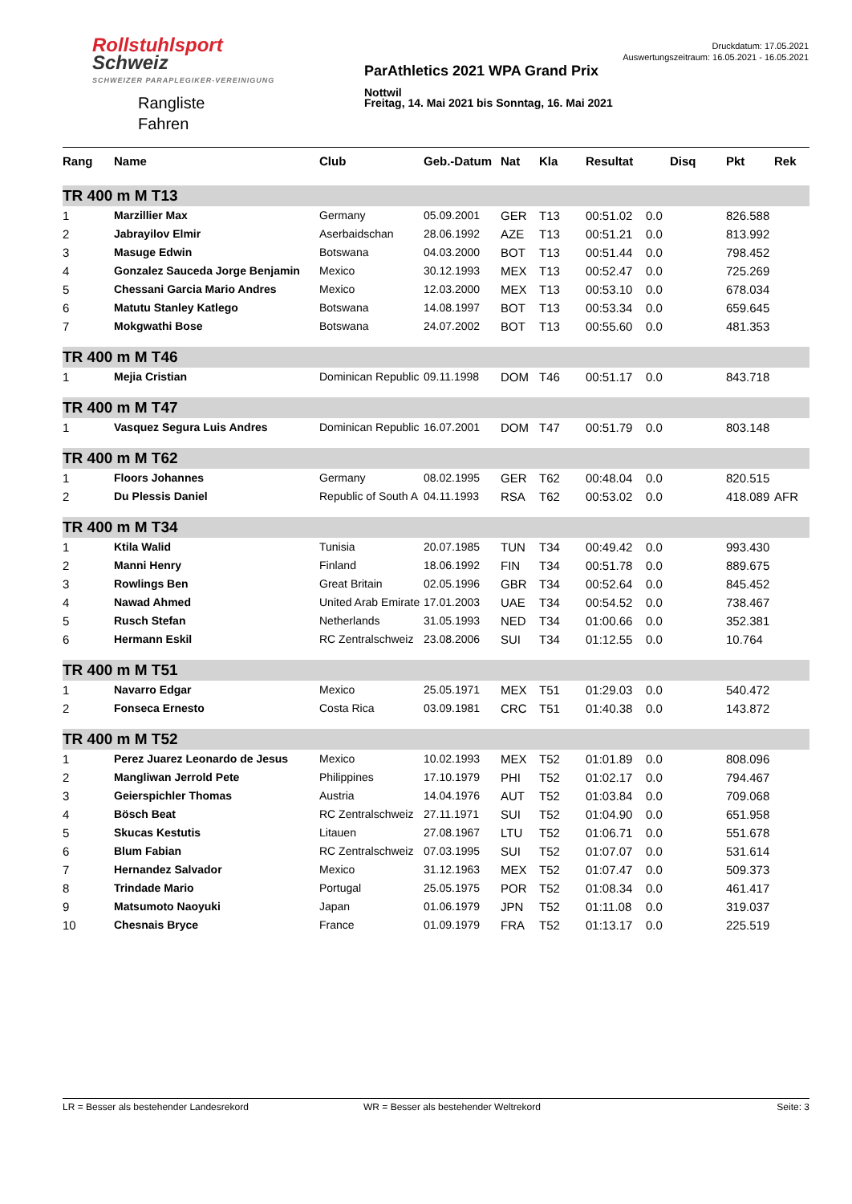Rollstuhlsport
Schweiz
SCHWEIZER PARAPLEGIKER-VEREINIGUNG
Rangliste
Fahren
ParAthletics 2021 WPA Grand Prix
Nottwil
Freitag, 14. Mai 2021 bis Sonntag, 16. Mai 2021
Druckdatum: 17.05.2021
Auswertungszeitraum: 16.05.2021 - 16.05.2021
| Rang | Name | Club | Geb.-Datum | Nat | Kla | Resultat | | Disq | Pkt | Rek |
| --- | --- | --- | --- | --- | --- | --- | --- | --- | --- | --- |
| TR 400 m M T13 | | | | | | | | | | |
| 1 | Marzillier Max | Germany | 05.09.2001 | GER | T13 | 00:51.02 | 0.0 | | 826.588 | |
| 2 | Jabrayilov Elmir | Aserbaidschan | 28.06.1992 | AZE | T13 | 00:51.21 | 0.0 | | 813.992 | |
| 3 | Masuge Edwin | Botswana | 04.03.2000 | BOT | T13 | 00:51.44 | 0.0 | | 798.452 | |
| 4 | Gonzalez Sauceda Jorge Benjamin | Mexico | 30.12.1993 | MEX | T13 | 00:52.47 | 0.0 | | 725.269 | |
| 5 | Chessani Garcia Mario Andres | Mexico | 12.03.2000 | MEX | T13 | 00:53.10 | 0.0 | | 678.034 | |
| 6 | Matutu Stanley Katlego | Botswana | 14.08.1997 | BOT | T13 | 00:53.34 | 0.0 | | 659.645 | |
| 7 | Mokgwathi Bose | Botswana | 24.07.2002 | BOT | T13 | 00:55.60 | 0.0 | | 481.353 | |
| TR 400 m M T46 | | | | | | | | | | |
| 1 | Mejia Cristian | Dominican Republic | 09.11.1998 | DOM | T46 | 00:51.17 | 0.0 | | 843.718 | |
| TR 400 m M T47 | | | | | | | | | | |
| 1 | Vasquez Segura Luis Andres | Dominican Republic | 16.07.2001 | DOM | T47 | 00:51.79 | 0.0 | | 803.148 | |
| TR 400 m M T62 | | | | | | | | | | |
| 1 | Floors Johannes | Germany | 08.02.1995 | GER | T62 | 00:48.04 | 0.0 | | 820.515 | |
| 2 | Du Plessis Daniel | Republic of South A | 04.11.1993 | RSA | T62 | 00:53.02 | 0.0 | | 418.089 | AFR |
| TR 400 m M T34 | | | | | | | | | | |
| 1 | Ktila Walid | Tunisia | 20.07.1985 | TUN | T34 | 00:49.42 | 0.0 | | 993.430 | |
| 2 | Manni Henry | Finland | 18.06.1992 | FIN | T34 | 00:51.78 | 0.0 | | 889.675 | |
| 3 | Rowlings Ben | Great Britain | 02.05.1996 | GBR | T34 | 00:52.64 | 0.0 | | 845.452 | |
| 4 | Nawad Ahmed | United Arab Emirate | 17.01.2003 | UAE | T34 | 00:54.52 | 0.0 | | 738.467 | |
| 5 | Rusch Stefan | Netherlands | 31.05.1993 | NED | T34 | 01:00.66 | 0.0 | | 352.381 | |
| 6 | Hermann Eskil | RC Zentralschweiz | 23.08.2006 | SUI | T34 | 01:12.55 | 0.0 | | 10.764 | |
| TR 400 m M T51 | | | | | | | | | | |
| 1 | Navarro Edgar | Mexico | 25.05.1971 | MEX | T51 | 01:29.03 | 0.0 | | 540.472 | |
| 2 | Fonseca Ernesto | Costa Rica | 03.09.1981 | CRC | T51 | 01:40.38 | 0.0 | | 143.872 | |
| TR 400 m M T52 | | | | | | | | | | |
| 1 | Perez Juarez Leonardo de Jesus | Mexico | 10.02.1993 | MEX | T52 | 01:01.89 | 0.0 | | 808.096 | |
| 2 | Mangliwan Jerrold Pete | Philippines | 17.10.1979 | PHI | T52 | 01:02.17 | 0.0 | | 794.467 | |
| 3 | Geierspichler Thomas | Austria | 14.04.1976 | AUT | T52 | 01:03.84 | 0.0 | | 709.068 | |
| 4 | Bösch Beat | RC Zentralschweiz | 27.11.1971 | SUI | T52 | 01:04.90 | 0.0 | | 651.958 | |
| 5 | Skucas Kestutis | Litauen | 27.08.1967 | LTU | T52 | 01:06.71 | 0.0 | | 551.678 | |
| 6 | Blum Fabian | RC Zentralschweiz | 07.03.1995 | SUI | T52 | 01:07.07 | 0.0 | | 531.614 | |
| 7 | Hernandez Salvador | Mexico | 31.12.1963 | MEX | T52 | 01:07.47 | 0.0 | | 509.373 | |
| 8 | Trindade Mario | Portugal | 25.05.1975 | POR | T52 | 01:08.34 | 0.0 | | 461.417 | |
| 9 | Matsumoto Naoyuki | Japan | 01.06.1979 | JPN | T52 | 01:11.08 | 0.0 | | 319.037 | |
| 10 | Chesnais Bryce | France | 01.09.1979 | FRA | T52 | 01:13.17 | 0.0 | | 225.519 | |
LR = Besser als bestehender Landesrekord WR = Besser als bestehender Weltrekord Seite: 3